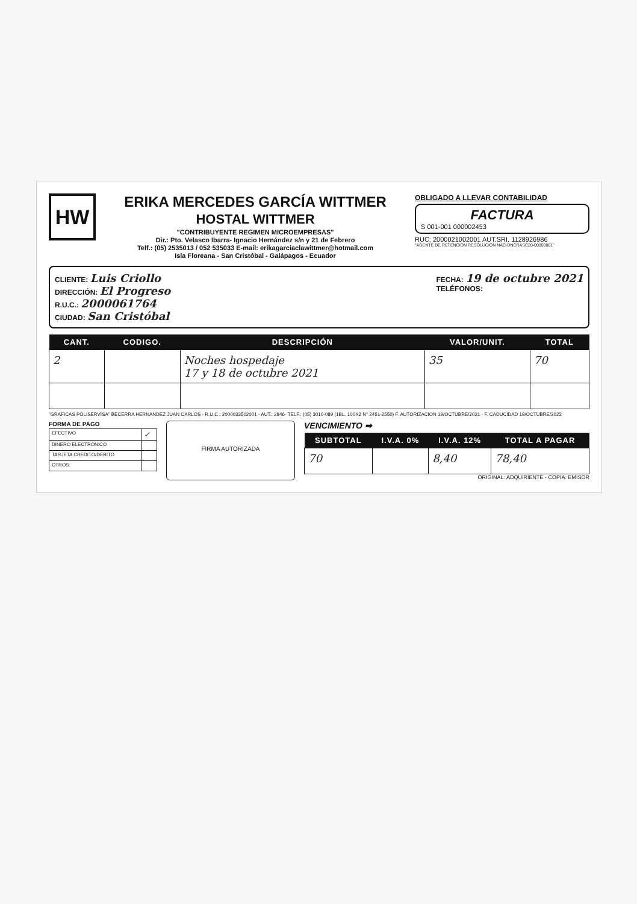HW
ERIKA MERCEDES GARCÍA WITTMER
HOSTAL WITTMER
"CONTRIBUYENTE REGIMEN MICROEMPRESAS"
Dir.: Pto. Velasco Ibarra- Ignacio Hernández s/n y 21 de Febrero
Telf.: (05) 2535013 / 052 535033 E-mail: erikagarciaclawittmer@hotmail.com
Isla Floreana - San Cristóbal - Galápagos - Ecuador
OBLIGADO A LLEVAR CONTABILIDAD
FACTURA
S 001-001 000002453
RUC: 2000021002001 AUT.SRI. 1128926986
"AGENTE DE RETENCION RESOLUCION NAC-DNCRASC20-00000001"
CLIENTE: Luis Criollo
DIRECCIÓN: El Progreso
R.U.C.: 2000061764
CIUDAD: San Cristóbal
FECHA: 19 de octubre 2021
TELÉFONOS:
| CANT. | CODIGO. | DESCRIPCIÓN | VALOR/UNIT. | TOTAL |
| --- | --- | --- | --- | --- |
| 2 | | Noches hospedaje 17 y 18 de octubre 2021 | 35 | 70 |
"GRAFICAS POLISERVISA" BECERRA HERNANDEZ JUAN CARLOS - R.U.C.: 2000033502001 - AUT.: 2846- TELF.: (05) 3010-089 (1BL. 100X2 N° 2451-2550) F. AUTORIZACION 19/OCTUBRE/2021 - F. CADUCIDAD 19/OCTUBRE/2022
FORMA DE PAGO
| EFECTIVO | ✓ |
| DINERO ELECTRONICO | |
| TARJETA CREDITO/DEBITO | |
| OTROS | |
FIRMA AUTORIZADA
VENCIMIENTO ➡
| SUBTOTAL | I.V.A. 0% | I.V.A. 12% | TOTAL A PAGAR |
| --- | --- | --- | --- |
| 70 | | 8,40 | 78,40 |
ORIGINAL: ADQUIRIENTE - COPIA: EMISOR